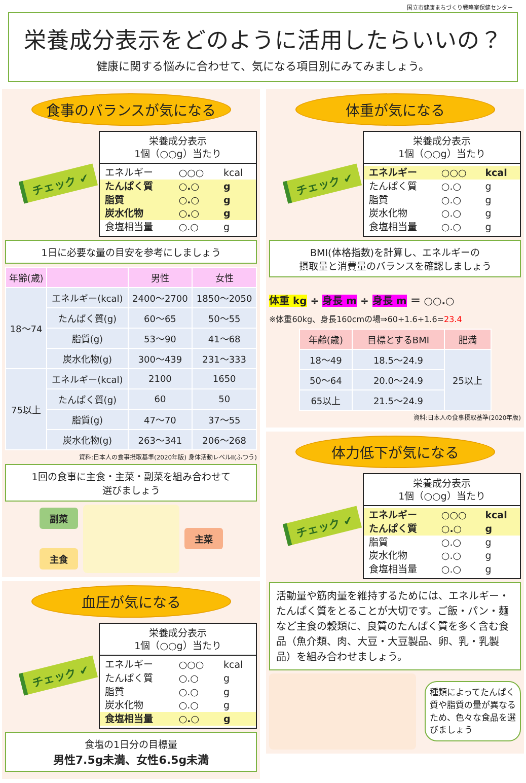国立市健康まちづくり戦略室保健センター
栄養成分表示をどのように活用したらいいの？
健康に関する悩みに合わせて、気になる項目別にみてみましょう。
食事のバランスが気になる
チェック ✔
栄養成分表示
1個（○○g）当たり
| エネルギー | ○○○ | kcal |
| たんぱく質 | ○.○ | g |
| 脂質 | ○.○ | g |
| 炭水化物 | ○.○ | g |
| 食塩相当量 | ○.○ | g |
1日に必要な量の目安を参考にしましょう
| 年齢(歳) | | 男性 | 女性 |
| --- | --- | --- | --- |
| 18～74 | エネルギー(kcal) | 2400～2700 | 1850～2050 |
| | たんぱく質(g) | 60～65 | 50～55 |
| | 脂質(g) | 53～90 | 41～68 |
| | 炭水化物(g) | 300～439 | 231～333 |
| 75以上 | エネルギー(kcal) | 2100 | 1650 |
| | たんぱく質(g) | 60 | 50 |
| | 脂質(g) | 47～70 | 37～55 |
| | 炭水化物(g) | 263～341 | 206～268 |
資料:日本人の食事摂取基準(2020年版) 身体活動レベルⅡ(ふつう)
1回の食事に主食・主菜・副菜を組み合わせて
選びましょう
副菜
主食
主菜
血圧が気になる
チェック ✔
栄養成分表示
1個（○○g）当たり
| エネルギー | ○○○ | kcal |
| たんぱく質 | ○.○ | g |
| 脂質 | ○.○ | g |
| 炭水化物 | ○.○ | g |
| 食塩相当量 | ○.○ | g |
食塩の1日分の目標量
男性7.5g未満、女性6.5g未満
体重が気になる
チェック ✔
栄養成分表示
1個（○○g）当たり
| エネルギー | ○○○ | kcal |
| たんぱく質 | ○.○ | g |
| 脂質 | ○.○ | g |
| 炭水化物 | ○.○ | g |
| 食塩相当量 | ○.○ | g |
BMI(体格指数)を計算し、エネルギーの
摂取量と消費量のバランスを確認しましょう
体重 kg ÷ 身長 m ÷ 身長 m ＝ ○○.○
※体重60kg、身長160cmの場⇒60÷1.6÷1.6=23.4
| 年齢(歳) | 目標とするBMI | 肥満 |
| --- | --- | --- |
| 18～49 | 18.5～24.9 | 25以上 |
| 50～64 | 20.0～24.9 | |
| 65以上 | 21.5～24.9 | |
資料:日本人の食事摂取基準(2020年版)
体力低下が気になる
チェック ✔
栄養成分表示
1個（○○g）当たり
| エネルギー | ○○○ | kcal |
| たんぱく質 | ○.○ | g |
| 脂質 | ○.○ | g |
| 炭水化物 | ○.○ | g |
| 食塩相当量 | ○.○ | g |
活動量や筋肉量を維持するためには、エネルギー・たんぱく質をとることが大切です。ご飯・パン・麺など主食の穀類に、良質のたんぱく質を多く含む食品（魚介類、肉、大豆・大豆製品、卵、乳・乳製品）を組み合わせましょう。
種類によってたんぱく質や脂質の量が異なるため、色々な食品を選びましょう